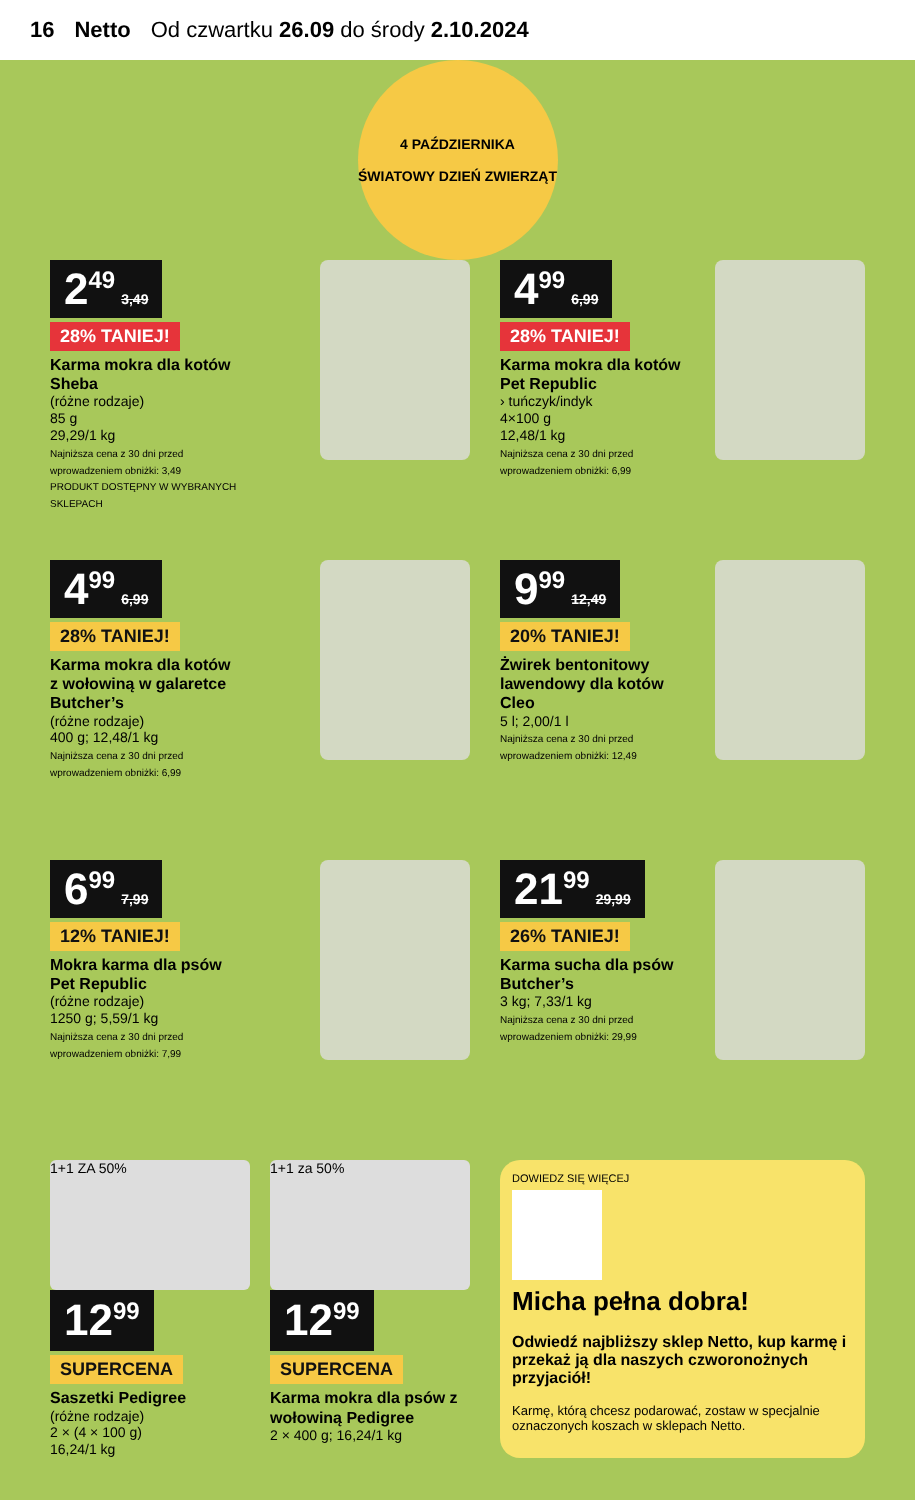16 Netto Od czwartku 26.09 do środy 2.10.2024
4 PAŹDZIERNIKA
ŚWIATOWY DZIEŃ ZWIERZĄT
2<sup>49</sup> 3,49
28% TANIEJ!
Karma mokra dla kotów Sheba
(różne rodzaje)
85 g
29,29/1 kg
Najniższa cena z 30 dni przed wprowadzeniem obniżki: 3,49
PRODUKT DOSTĘPNY W WYBRANYCH SKLEPACH
4<sup>99</sup> 6,99
28% TANIEJ!
Karma mokra dla kotów Pet Republic
› tuńczyk/indyk
4×100 g
12,48/1 kg
Najniższa cena z 30 dni przed wprowadzeniem obniżki: 6,99
4<sup>99</sup> 6,99
28% TANIEJ!
Karma mokra dla kotów z wołowiną w galaretce Butcher’s
(różne rodzaje)
400 g; 12,48/1 kg
Najniższa cena z 30 dni przed wprowadzeniem obniżki: 6,99
9<sup>99</sup> 12,49
20% TANIEJ!
Żwirek bentonitowy lawendowy dla kotów Cleo
5 l; 2,00/1 l
Najniższa cena z 30 dni przed wprowadzeniem obniżki: 12,49
6<sup>99</sup> 7,99
12% TANIEJ!
Mokra karma dla psów Pet Republic
(różne rodzaje)
1250 g; 5,59/1 kg
Najniższa cena z 30 dni przed wprowadzeniem obniżki: 7,99
21<sup>99</sup> 29,99
26% TANIEJ!
Karma sucha dla psów Butcher’s
3 kg; 7,33/1 kg
Najniższa cena z 30 dni przed wprowadzeniem obniżki: 29,99
1+1 ZA 50%
12<sup>99</sup>
SUPERCENA
Saszetki Pedigree
(różne rodzaje)
2 × (4 × 100 g)
16,24/1 kg
1+1 za 50%
12<sup>99</sup>
SUPERCENA
Karma mokra dla psów z wołowiną Pedigree
2 × 400 g; 16,24/1 kg
DOWIEDZ SIĘ WIĘCEJ
Micha pełna dobra!
Odwiedź najbliższy sklep Netto, kup karmę i przekaż ją dla naszych czworonożnych przyjaciół!
Karmę, którą chcesz podarować, zostaw w specjalnie oznaczonych koszach w sklepach Netto.